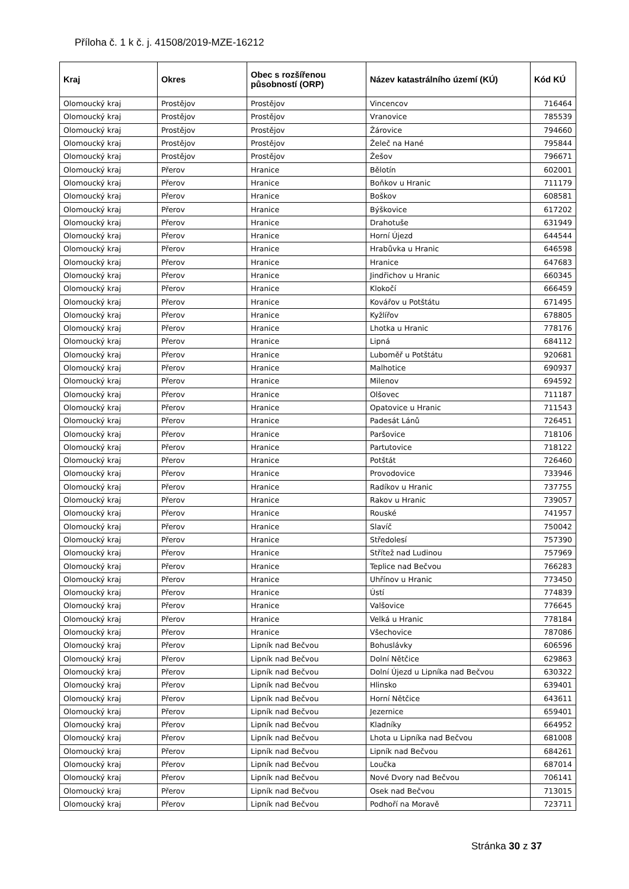Příloha č. 1 k č. j. 41508/2019-MZE-16212
| Kraj | Okres | Obec s rozšířenou působností (ORP) | Název katastrálního území (KÚ) | Kód KÚ |
| --- | --- | --- | --- | --- |
| Olomoucký kraj | Prostějov | Prostějov | Vincencov | 716464 |
| Olomoucký kraj | Prostějov | Prostějov | Vranovice | 785539 |
| Olomoucký kraj | Prostějov | Prostějov | Žárovice | 794660 |
| Olomoucký kraj | Prostějov | Prostějov | Želeč na Hané | 795844 |
| Olomoucký kraj | Prostějov | Prostějov | Žešov | 796671 |
| Olomoucký kraj | Přerov | Hranice | Bělotín | 602001 |
| Olomoucký kraj | Přerov | Hranice | Boňkov u Hranic | 711179 |
| Olomoucký kraj | Přerov | Hranice | Boškov | 608581 |
| Olomoucký kraj | Přerov | Hranice | Býškovice | 617202 |
| Olomoucký kraj | Přerov | Hranice | Drahotuše | 631949 |
| Olomoucký kraj | Přerov | Hranice | Horní Újezd | 644544 |
| Olomoucký kraj | Přerov | Hranice | Hrabůvka u Hranic | 646598 |
| Olomoucký kraj | Přerov | Hranice | Hranice | 647683 |
| Olomoucký kraj | Přerov | Hranice | Jindřichov u Hranic | 660345 |
| Olomoucký kraj | Přerov | Hranice | Klokočí | 666459 |
| Olomoucký kraj | Přerov | Hranice | Kovářov u Potštátu | 671495 |
| Olomoucký kraj | Přerov | Hranice | Kyžlířov | 678805 |
| Olomoucký kraj | Přerov | Hranice | Lhotka u Hranic | 778176 |
| Olomoucký kraj | Přerov | Hranice | Lipná | 684112 |
| Olomoucký kraj | Přerov | Hranice | Luboměř u Potštátu | 920681 |
| Olomoucký kraj | Přerov | Hranice | Malhotice | 690937 |
| Olomoucký kraj | Přerov | Hranice | Milenov | 694592 |
| Olomoucký kraj | Přerov | Hranice | Olšovec | 711187 |
| Olomoucký kraj | Přerov | Hranice | Opatovice u Hranic | 711543 |
| Olomoucký kraj | Přerov | Hranice | Padesát Lánů | 726451 |
| Olomoucký kraj | Přerov | Hranice | Paršovice | 718106 |
| Olomoucký kraj | Přerov | Hranice | Partutovice | 718122 |
| Olomoucký kraj | Přerov | Hranice | Potštát | 726460 |
| Olomoucký kraj | Přerov | Hranice | Provodovice | 733946 |
| Olomoucký kraj | Přerov | Hranice | Radíkov u Hranic | 737755 |
| Olomoucký kraj | Přerov | Hranice | Rakov u Hranic | 739057 |
| Olomoucký kraj | Přerov | Hranice | Rouské | 741957 |
| Olomoucký kraj | Přerov | Hranice | Slavíč | 750042 |
| Olomoucký kraj | Přerov | Hranice | Středolesí | 757390 |
| Olomoucký kraj | Přerov | Hranice | Střítež nad Ludinou | 757969 |
| Olomoucký kraj | Přerov | Hranice | Teplice nad Bečvou | 766283 |
| Olomoucký kraj | Přerov | Hranice | Uhřínov u Hranic | 773450 |
| Olomoucký kraj | Přerov | Hranice | Ústí | 774839 |
| Olomoucký kraj | Přerov | Hranice | Valšovice | 776645 |
| Olomoucký kraj | Přerov | Hranice | Velká u Hranic | 778184 |
| Olomoucký kraj | Přerov | Hranice | Všechovice | 787086 |
| Olomoucký kraj | Přerov | Lipník nad Bečvou | Bohuslávky | 606596 |
| Olomoucký kraj | Přerov | Lipník nad Bečvou | Dolní Nětčice | 629863 |
| Olomoucký kraj | Přerov | Lipník nad Bečvou | Dolní Újezd u Lipníka nad Bečvou | 630322 |
| Olomoucký kraj | Přerov | Lipník nad Bečvou | Hlinsko | 639401 |
| Olomoucký kraj | Přerov | Lipník nad Bečvou | Horní Nětčice | 643611 |
| Olomoucký kraj | Přerov | Lipník nad Bečvou | Jezernice | 659401 |
| Olomoucký kraj | Přerov | Lipník nad Bečvou | Kladníky | 664952 |
| Olomoucký kraj | Přerov | Lipník nad Bečvou | Lhota u Lipníka nad Bečvou | 681008 |
| Olomoucký kraj | Přerov | Lipník nad Bečvou | Lipník nad Bečvou | 684261 |
| Olomoucký kraj | Přerov | Lipník nad Bečvou | Loučka | 687014 |
| Olomoucký kraj | Přerov | Lipník nad Bečvou | Nové Dvory nad Bečvou | 706141 |
| Olomoucký kraj | Přerov | Lipník nad Bečvou | Osek nad Bečvou | 713015 |
| Olomoucký kraj | Přerov | Lipník nad Bečvou | Podhoří na Moravě | 723711 |
Stránka 30 z 37